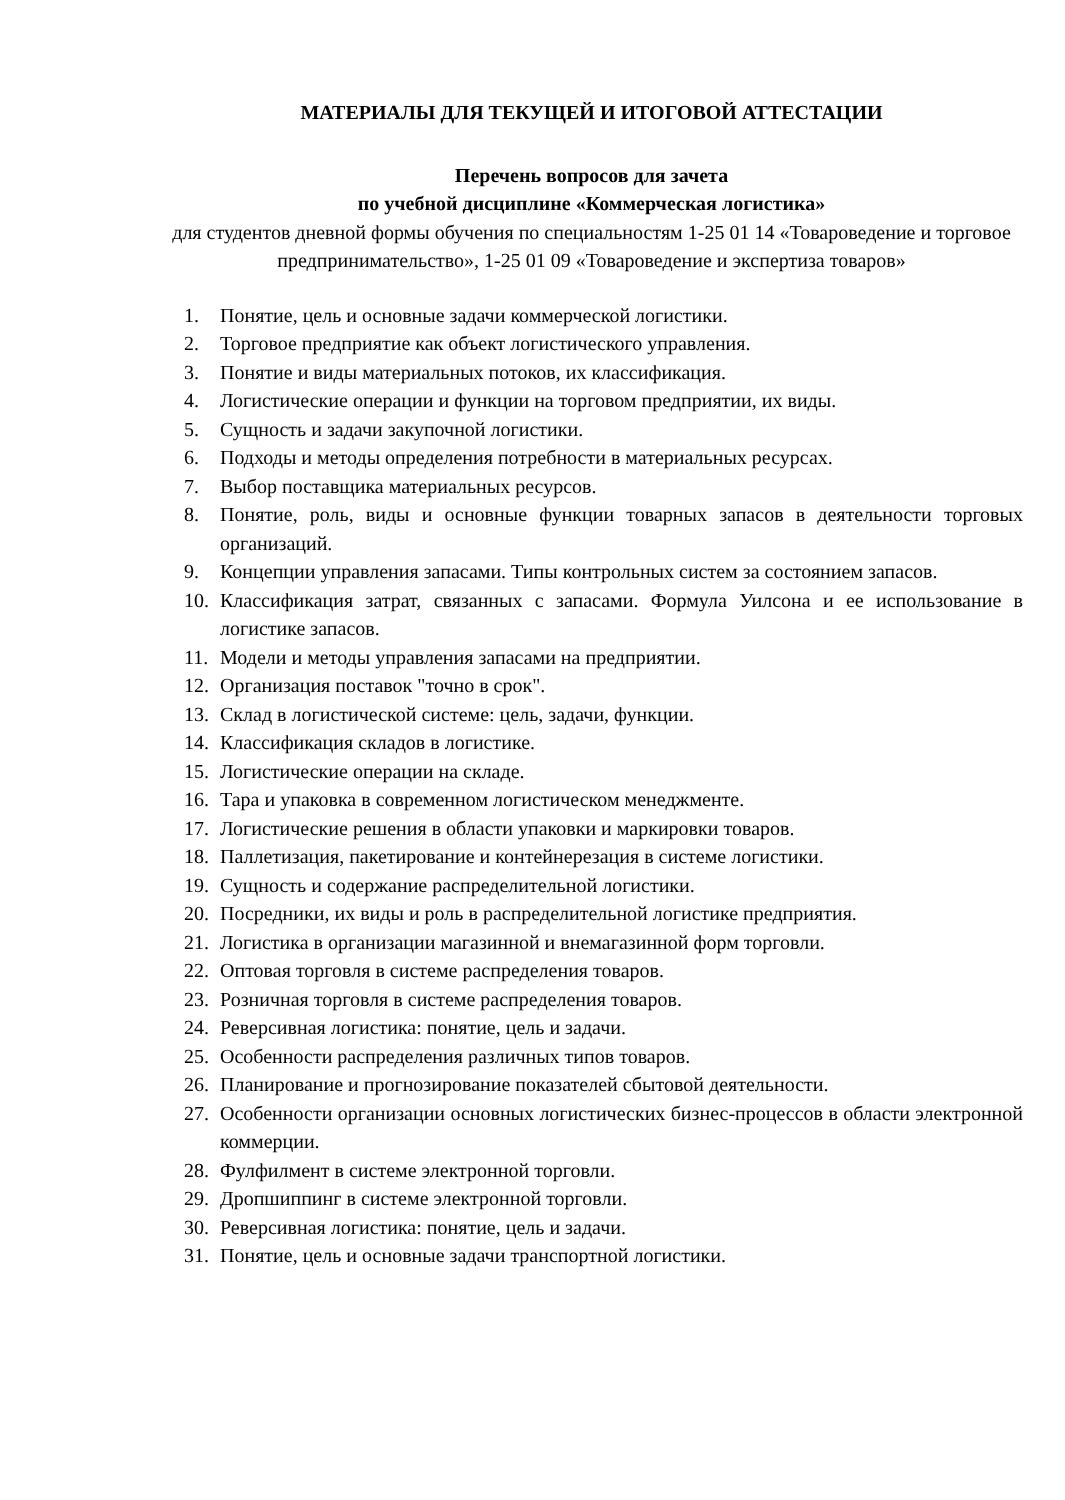МАТЕРИАЛЫ ДЛЯ ТЕКУЩЕЙ И ИТОГОВОЙ АТТЕСТАЦИИ
Перечень вопросов для зачета
по учебной дисциплине «Коммерческая логистика»
для студентов дневной формы обучения по специальностям 1-25 01 14 «Товароведение и торговое предпринимательство», 1-25 01 09 «Товароведение и экспертиза товаров»
1. Понятие, цель и основные задачи коммерческой логистики.
2. Торговое предприятие как объект логистического управления.
3. Понятие и виды материальных потоков, их классификация.
4. Логистические операции и функции на торговом предприятии, их виды.
5. Сущность и задачи закупочной логистики.
6. Подходы и методы определения потребности в материальных ресурсах.
7. Выбор поставщика материальных ресурсов.
8. Понятие, роль, виды и основные функции товарных запасов в деятельности торговых организаций.
9. Концепции управления запасами. Типы контрольных систем за состоянием запасов.
10. Классификация затрат, связанных с запасами. Формула Уилсона и ее использование в логистике запасов.
11. Модели и методы управления запасами на предприятии.
12. Организация поставок "точно в срок".
13. Склад в логистической системе: цель, задачи, функции.
14. Классификация складов в логистике.
15. Логистические операции на складе.
16. Тара и упаковка в современном логистическом менеджменте.
17. Логистические решения в области упаковки и маркировки товаров.
18. Паллетизация, пакетирование и контейнерезация в системе логистики.
19. Сущность и содержание распределительной логистики.
20. Посредники, их виды и роль в распределительной логистике предприятия.
21. Логистика в организации магазинной и внемагазинной форм торговли.
22. Оптовая торговля в системе распределения товаров.
23. Розничная торговля в системе распределения товаров.
24. Реверсивная логистика: понятие, цель и задачи.
25. Особенности распределения различных типов товаров.
26. Планирование и прогнозирование показателей сбытовой деятельности.
27. Особенности организации основных логистических бизнес-процессов в области электронной коммерции.
28. Фулфилмент в системе электронной торговли.
29. Дропшиппинг в системе электронной торговли.
30. Реверсивная логистика: понятие, цель и задачи.
31. Понятие, цель и основные задачи транспортной логистики.